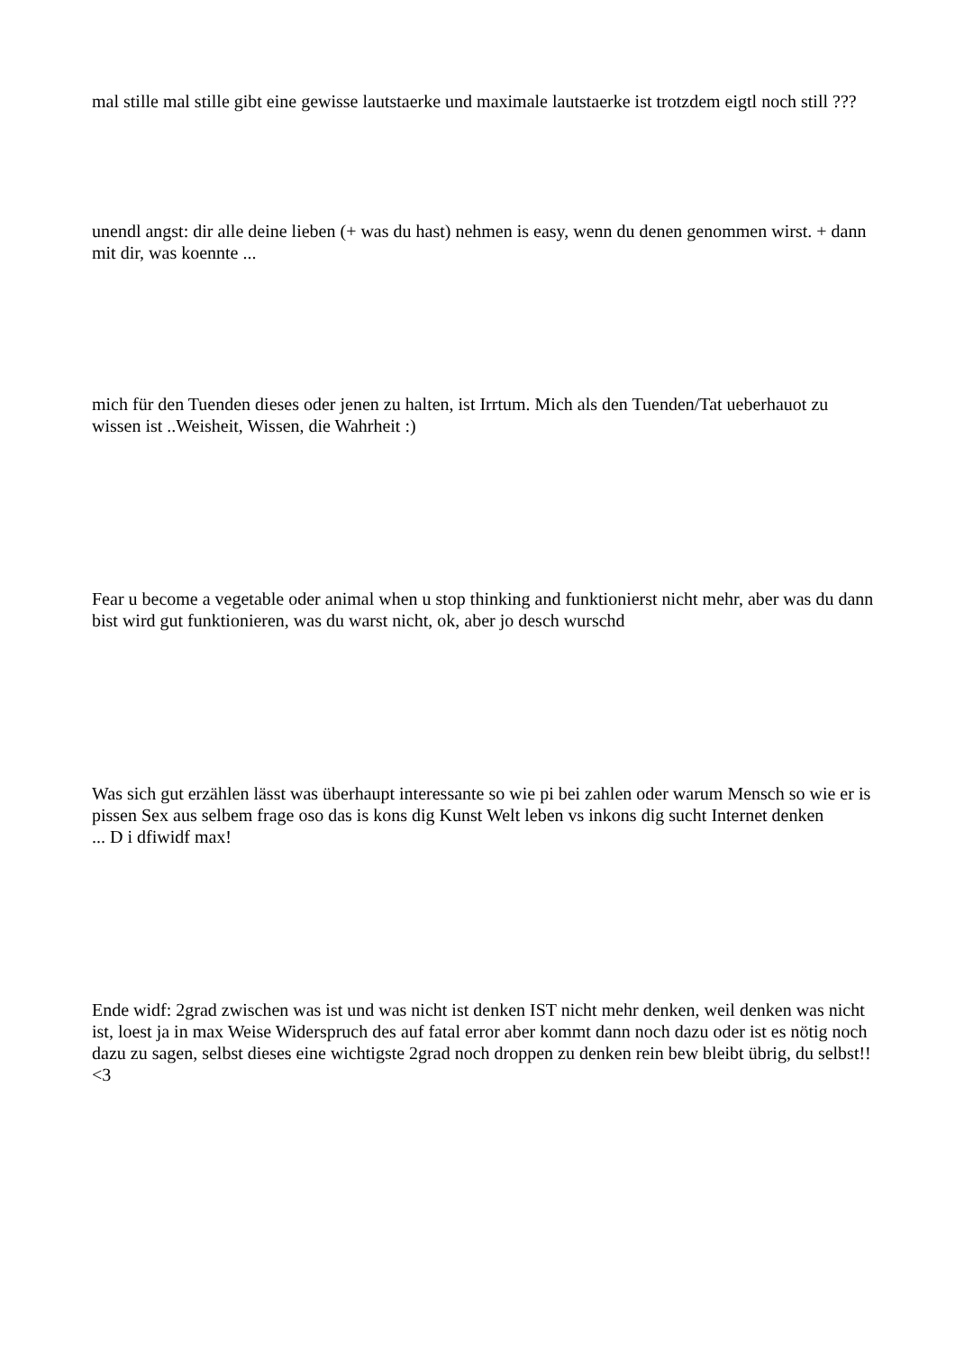mal stille mal stille gibt eine gewisse lautstaerke und maximale lautstaerke ist trotzdem eigtl noch still ???
unendl angst: dir alle deine lieben (+ was du hast) nehmen is easy, wenn du denen genommen wirst. + dann mit dir, was koennte ...
mich für den Tuenden dieses oder jenen zu halten, ist Irrtum. Mich als den Tuenden/Tat ueberhauot zu wissen ist ..Weisheit, Wissen, die Wahrheit :)
Fear u become a vegetable oder animal when u stop thinking and funktionierst nicht mehr, aber was du dann bist wird gut funktionieren, was du warst nicht, ok, aber jo desch wurschd
Was sich gut erzählen lässt was überhaupt interessante so wie pi bei zahlen oder warum Mensch so wie er is pissen Sex aus selbem frage oso das is kons dig Kunst Welt leben vs inkons dig sucht Internet denken
... D i dfiwidf max!
Ende widf: 2grad zwischen was ist und was nicht ist denken IST nicht mehr denken, weil denken was nicht ist, loest ja in max Weise Widerspruch des auf fatal error aber kommt dann noch dazu oder ist es nötig noch dazu zu sagen, selbst dieses eine wichtigste 2grad noch droppen zu denken rein bew bleibt übrig, du selbst!!<3